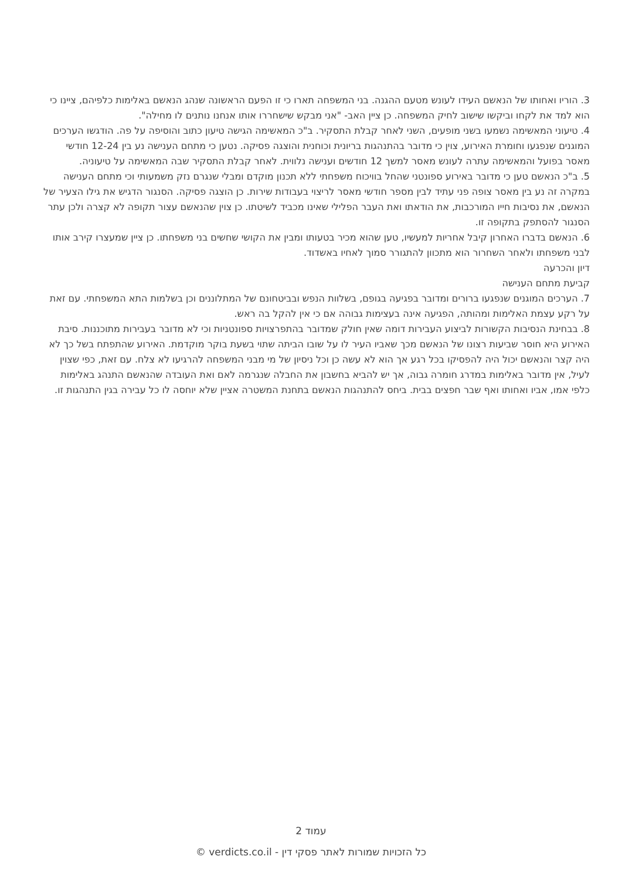3. הוריו ואחותו של הנאשם העידו לעונש מטעם ההגנה. בני המשפחה תארו כי זו הפעם הראשונה שנהג הנאשם באלימות כלפיהם, ציינו כי הוא למד את לקחו וביקשו שישוב לחיק המשפחה. כן ציין האב- "אני מבקש שישחררו אותו אנחנו נותנים לו מחילה".
4. טיעוני המאשימה נשמעו בשני מופעים, השני לאחר קבלת התסקיר. ב"כ המאשימה הגישה טיעון כתוב והוסיפה על פה. הודגשו הערכים המוגנים שנפגעו וחומרת האירוע, צוין כי מדובר בהתנהגות בריונית וכוחנית והוצגה פסיקה. נטען כי מתחם הענישה נע בין 12-24 חודשי מאסר בפועל והמאשימה עתרה לעונש מאסר למשך 12 חודשים וענישה נלווית. לאחר קבלת התסקיר שבה המאשימה על טיעוניה.
5. ב"כ הנאשם טען כי מדובר באירוע ספונטני שהחל בוויכוח משפחתי ללא תכנון מוקדם ומבלי שנגרם נזק משמעותי וכי מתחם הענישה במקרה זה נע בין מאסר צופה פני עתיד לבין מספר חודשי מאסר לריצוי בעבודות שירות. כן הוצגה פסיקה. הסנגור הדגיש את גילו הצעיר של הנאשם, את נסיבות חייו המורכבות, את הודאתו ואת העבר הפלילי שאינו מכביד לשיטתו. כן צוין שהנאשם עצור תקופה לא קצרה ולכן עתר הסנגור להסתפק בתקופה זו.
6. הנאשם בדברו האחרון קיבל אחריות למעשיו, טען שהוא מכיר בטעותו ומבין את הקושי שחשים בני משפחתו. כן ציין שמעצרו קירב אותו לבני משפחתו ולאחר השחרור הוא מתכוון להתגורר סמוך לאחיו באשדוד.
דיון והכרעה
קביעת מתחם הענישה
7. הערכים המוגנים שנפגעו ברורים ומדובר בפגיעה בגופם, בשלוות הנפש ובביטחונם של המתלוננים וכן בשלמות התא המשפחתי. עם זאת על רקע עצמת האלימות ומהותה, הפגיעה אינה בעצימות גבוהה אם כי אין להקל בה ראש.
8. בבחינת הנסיבות הקשורות לביצוע העבירות דומה שאין חולק שמדובר בהתפרצויות ספונטניות וכי לא מדובר בעבירות מתוכננות. סיבת האירוע היא חוסר שביעות רצונו של הנאשם מכך שאביו העיר לו על שובו הביתה שתוי בשעת בוקר מוקדמת. האירוע שהתפתח בשל כך לא היה קצר והנאשם יכול היה להפסיקו בכל רגע אך הוא לא עשה כן וכל ניסיון של מי מבני המשפחה להרגיעו לא צלח. עם זאת, כפי שצוין לעיל, אין מדובר באלימות במדרג חומרה גבוה, אך יש להביא בחשבון את החבלה שנגרמה לאם ואת העובדה שהנאשם התנהג באלימות כלפי אמו, אביו ואחותו ואף שבר חפצים בבית. ביחס להתנהגות הנאשם בתחנת המשטרה אציין שלא יוחסה לו כל עבירה בגין התנהגות זו.
עמוד 2
כל הזכויות שמורות לאתר פסקי דין - verdicts.co.il ©